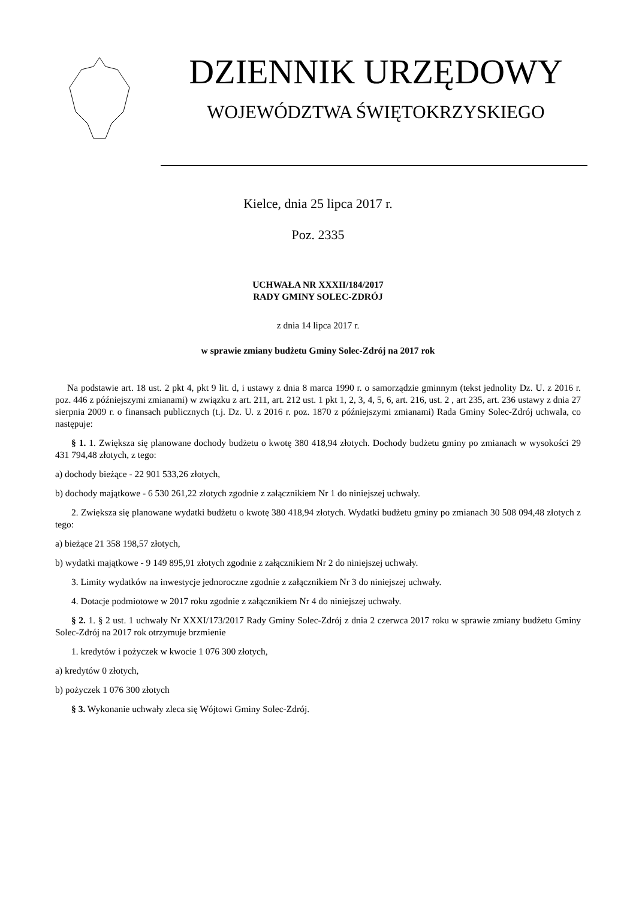DZIENNIK URZĘDOWY
WOJEWÓDZTWA ŚWIĘTOKRZYSKIEGO
Kielce, dnia 25 lipca 2017 r.
Poz. 2335
UCHWAŁA NR XXXII/184/2017
RADY GMINY SOLEC-ZDRÓJ
z dnia 14 lipca 2017 r.
w sprawie zmiany budżetu Gminy Solec-Zdrój na 2017 rok
Na podstawie art. 18 ust. 2 pkt 4, pkt 9 lit. d, i ustawy z dnia 8 marca 1990 r. o samorządzie gminnym (tekst jednolity Dz. U. z 2016 r. poz. 446 z późniejszymi zmianami) w związku z art. 211, art. 212 ust. 1 pkt 1, 2, 3, 4, 5, 6, art. 216, ust. 2 , art 235, art. 236 ustawy z dnia 27 sierpnia 2009 r. o finansach publicznych (t.j. Dz. U. z 2016 r. poz. 1870 z późniejszymi zmianami) Rada Gminy Solec-Zdrój uchwala, co następuje:
§ 1. 1. Zwiększa się planowane dochody budżetu o kwotę 380 418,94 złotych. Dochody budżetu gminy po zmianach w wysokości 29 431 794,48 złotych, z tego:
a) dochody bieżące - 22 901 533,26 złotych,
b) dochody majątkowe - 6 530 261,22 złotych zgodnie z załącznikiem Nr 1 do niniejszej uchwały.
2. Zwiększa się planowane wydatki budżetu o kwotę 380 418,94 złotych. Wydatki budżetu gminy po zmianach 30 508 094,48 złotych z tego:
a) bieżące 21 358 198,57 złotych,
b) wydatki majątkowe - 9 149 895,91 złotych zgodnie z załącznikiem Nr 2 do niniejszej uchwały.
3. Limity wydatków na inwestycje jednoroczne zgodnie z załącznikiem Nr 3 do niniejszej uchwały.
4. Dotacje podmiotowe w 2017 roku zgodnie z załącznikiem Nr 4 do niniejszej uchwały.
§ 2. 1. § 2 ust. 1 uchwały Nr XXXI/173/2017 Rady Gminy Solec-Zdrój z dnia 2 czerwca 2017 roku w sprawie zmiany budżetu Gminy Solec-Zdrój na 2017 rok otrzymuje brzmienie
1. kredytów i pożyczek w kwocie 1 076 300 złotych,
a) kredytów 0 złotych,
b) pożyczek 1 076 300 złotych
§ 3. Wykonanie uchwały zleca się Wójtowi Gminy Solec-Zdrój.